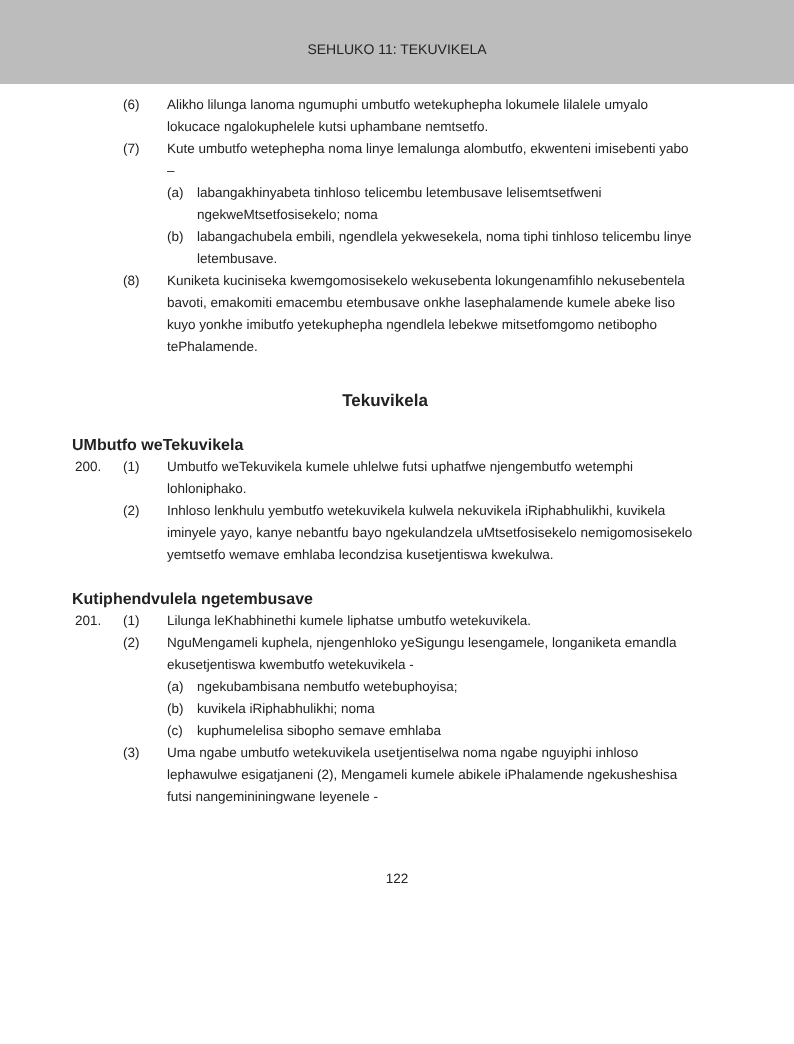SEHLUKO 11: TEKUVIKELA
(6) Alikho lilunga lanoma ngumuphi umbutfo wetekuphepha lokumele lilalele umyalo lokucace ngalokuphelele kutsi uphambane nemtsetfo.
(7) Kute umbutfo wetephepha noma linye lemalunga alombutfo, ekwenteni imisebenti yabo –
(a) labangakhinyabeta tinhloso telicembu letembusave lelisemtsetfweni ngekweMtsetfosisekelo; noma
(b) labangachubela embili, ngendlela yekwesekela, noma tiphi tinhloso telicembu linye letembusave.
(8) Kuniketa kuciniseka kwemgomosisekelo wekusebenta lokungenamfihlo nekusebentela bavoti, emakomiti emacembu etembusave onkhe lasephalamende kumele abeke liso kuyo yonkhe imibutfo yetekuphepha ngendlela lebekwe mitsetfomgomo netibopho tePhalamende.
Tekuvikela
UMbutfo weTekuvikela
200. (1) Umbutfo weTekuvikela kumele uhlelwe futsi uphatfwe njengembutfo wetemphi lohloniphako.
(2) Inhloso lenkhulu yembutfo wetekuvikela kulwela nekuvikela iRiphabhulikhi, kuvikela iminyele yayo, kanye nebantfu bayo ngekulandzela uMtsetfosisekelo nemigomosisekelo yemtsetfo wemave emhlaba lecondzisa kusetjentiswa kwekulwa.
Kutiphendvulela ngetembusave
201. (1) Lilunga leKhabhinethi kumele liphatse umbutfo wetekuvikela.
(2) NguMengameli kuphela, njengenhloko yeSigungu lesengamele, longaniketa emandla ekusetjentiswa kwembutfo wetekuvikela -
(a) ngekubambisana nembutfo wetebuphoyisa;
(b) kuvikela iRiphabhulikhi; noma
(c) kuphumelelisa sibopho semave emhlaba
(3) Uma ngabe umbutfo wetekuvikela usetjentiselwa noma ngabe nguyiphi inhloso lephawulwe esigatjaneni (2), Mengameli kumele abikele iPhalamende ngekusheshisa futsi nangemininingwane leyenele -
122